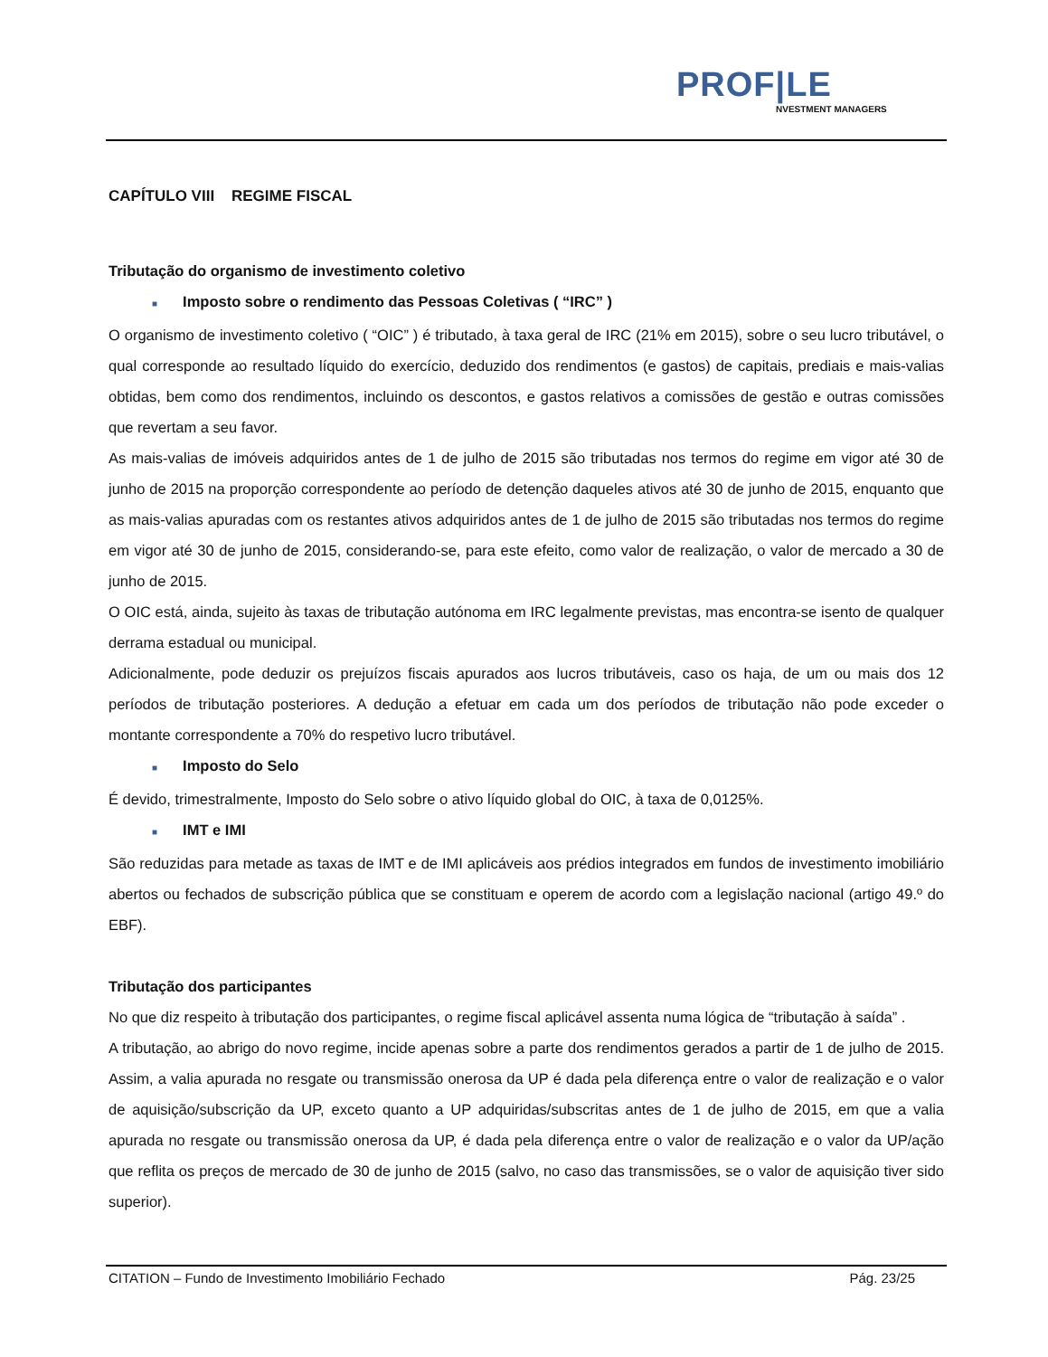PROF|LE
NVESTMENT MANAGERS
CAPÍTULO VIII REGIME FISCAL
Tributação do organismo de investimento coletivo
■ Imposto sobre o rendimento das Pessoas Coletivas ( “IRC” )
O organismo de investimento coletivo ( “OIC” ) é tributado, à taxa geral de IRC (21% em 2015), sobre o seu lucro tributável, o qual corresponde ao resultado líquido do exercício, deduzido dos rendimentos (e gastos) de capitais, prediais e mais-valias obtidas, bem como dos rendimentos, incluindo os descontos, e gastos relativos a comissões de gestão e outras comissões que revertam a seu favor.
As mais-valias de imóveis adquiridos antes de 1 de julho de 2015 são tributadas nos termos do regime em vigor até 30 de junho de 2015 na proporção correspondente ao período de detenção daqueles ativos até 30 de junho de 2015, enquanto que as mais-valias apuradas com os restantes ativos adquiridos antes de 1 de julho de 2015 são tributadas nos termos do regime em vigor até 30 de junho de 2015, considerando-se, para este efeito, como valor de realização, o valor de mercado a 30 de junho de 2015.
O OIC está, ainda, sujeito às taxas de tributação autónoma em IRC legalmente previstas, mas encontra-se isento de qualquer derrama estadual ou municipal.
Adicionalmente, pode deduzir os prejuízos fiscais apurados aos lucros tributáveis, caso os haja, de um ou mais dos 12 períodos de tributação posteriores. A dedução a efetuar em cada um dos períodos de tributação não pode exceder o montante correspondente a 70% do respetivo lucro tributável.
■ Imposto do Selo
É devido, trimestralmente, Imposto do Selo sobre o ativo líquido global do OIC, à taxa de 0,0125%.
■ IMT e IMI
São reduzidas para metade as taxas de IMT e de IMI aplicáveis aos prédios integrados em fundos de investimento imobiliário abertos ou fechados de subscrição pública que se constituam e operem de acordo com a legislação nacional (artigo 49.º do EBF).
Tributação dos participantes
No que diz respeito à tributação dos participantes, o regime fiscal aplicável assenta numa lógica de “tributação à saída” .
A tributação, ao abrigo do novo regime, incide apenas sobre a parte dos rendimentos gerados a partir de 1 de julho de 2015. Assim, a valia apurada no resgate ou transmissão onerosa da UP é dada pela diferença entre o valor de realização e o valor de aquisição/subscrição da UP, exceto quanto a UP adquiridas/subscritas antes de 1 de julho de 2015, em que a valia apurada no resgate ou transmissão onerosa da UP, é dada pela diferença entre o valor de realização e o valor da UP/ação que reflita os preços de mercado de 30 de junho de 2015 (salvo, no caso das transmissões, se o valor de aquisição tiver sido superior).
CITATION – Fundo de Investimento Imobiliário Fechado Pág. 23/25